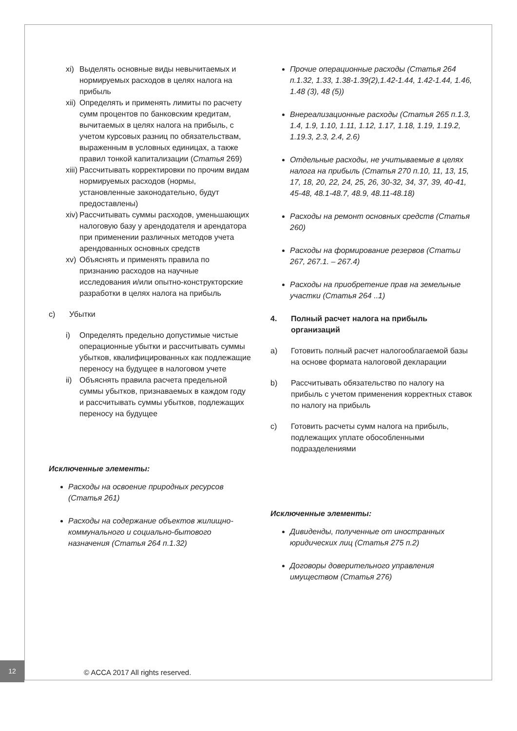xi) Выделять основные виды невычитаемых и нормируемых расходов в целях налога на прибыль
xii) Определять и применять лимиты по расчету сумм процентов по банковским кредитам, вычитаемых в целях налога на прибыль, с учетом курсовых разниц по обязательствам, выраженным в условных единицах, а также правил тонкой капитализации (Статья 269)
xiii) Рассчитывать корректировки по прочим видам нормируемых расходов (нормы, установленные законодательно, будут предоставлены)
xiv) Рассчитывать суммы расходов, уменьшающих налоговую базу у арендодателя и арендатора при применении различных методов учета арендованных основных средств
xv) Объяснять и применять правила по признанию расходов на научные исследования и/или опытно-конструкторские разработки в целях налога на прибыль
c) Убытки
i) Определять предельно допустимые чистые операционные убытки и рассчитывать суммы убытков, квалифицированных как подлежащие переносу на будущее в налоговом учете
ii) Объяснять правила расчета предельной суммы убытков, признаваемых в каждом году и рассчитывать суммы убытков, подлежащих переносу на будущее
Исключенные элементы:
Расходы на освоение природных ресурсов (Статья 261)
Расходы на содержание объектов жилищно-коммунального и социально-бытового назначения (Статья 264 п.1.32)
Прочие операционные расходы (Статья 264 п.1.32, 1.33, 1.38-1.39(2),1.42-1.44, 1.42-1.44, 1.46, 1.48 (3), 48 (5))
Внереализационные расходы (Статья 265 п.1.3, 1.4, 1.9, 1.10, 1.11, 1.12, 1.17, 1.18, 1.19, 1.19.2, 1.19.3, 2.3, 2.4, 2.6)
Отдельные расходы, не учитываемые в целях налога на прибыль (Статья 270 п.10, 11, 13, 15, 17, 18, 20, 22, 24, 25, 26, 30-32, 34, 37, 39, 40-41, 45-48, 48.1-48.7, 48.9, 48.11-48.18)
Расходы на ремонт основных средств (Статья 260)
Расходы на формирование резервов (Статьи 267, 267.1. – 267.4)
Расходы на приобретение прав на земельные участки (Статья 264 ..1)
4. Полный расчет налога на прибыль организаций
a) Готовить полный расчет налогооблагаемой базы на основе формата налоговой декларации
b) Рассчитывать обязательство по налогу на прибыль с учетом применения корректных ставок по налогу на прибыль
c) Готовить расчеты сумм налога на прибыль, подлежащих уплате обособленными подразделениями
Исключенные элементы:
Дивиденды, полученные от иностранных юридических лиц (Статья 275 п.2)
Договоры доверительного управления имуществом (Статья 276)
12
© ACCA 2017 All rights reserved.